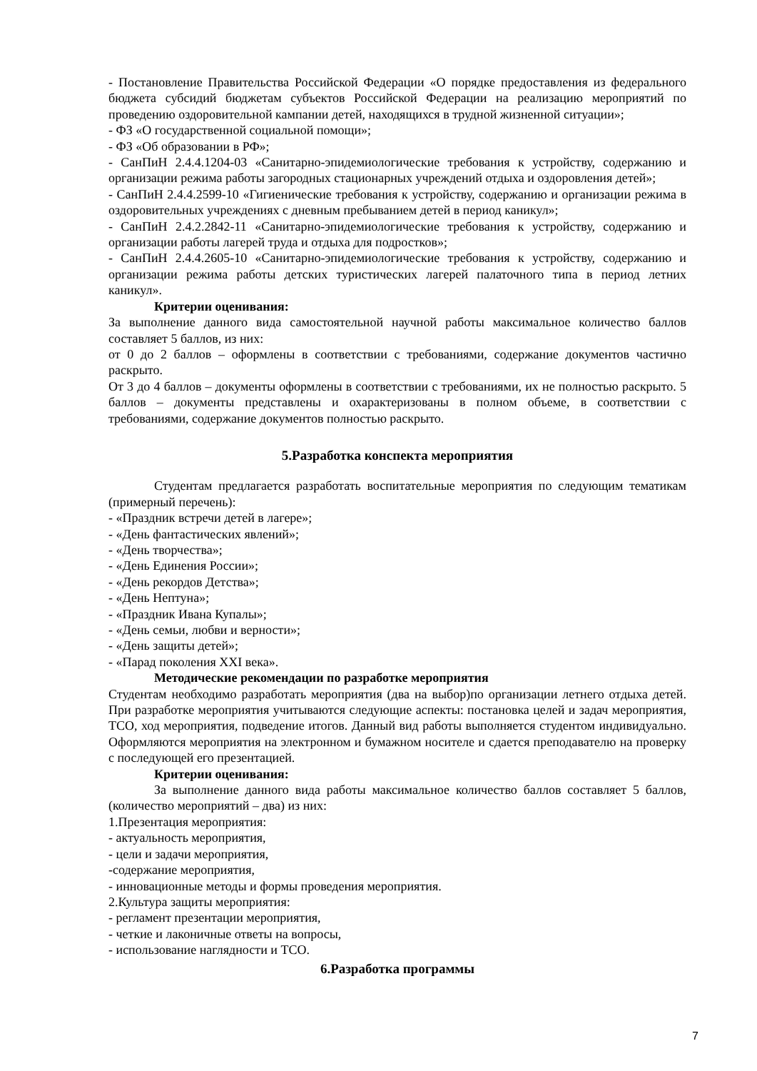- Постановление Правительства Российской Федерации «О порядке предоставления из федерального бюджета субсидий бюджетам субъектов Российской Федерации на реализацию мероприятий по проведению оздоровительной кампании детей, находящихся в трудной жизненной ситуации»;
- ФЗ «О государственной социальной помощи»;
- ФЗ «Об образовании в РФ»;
- СанПиН 2.4.4.1204-03 «Санитарно-эпидемиологические требования к устройству, содержанию и организации режима работы загородных стационарных учреждений отдыха и оздоровления детей»;
- СанПиН 2.4.4.2599-10 «Гигиенические требования к устройству, содержанию и организации режима в оздоровительных учреждениях с дневным пребыванием детей в период каникул»;
- СанПиН 2.4.2.2842-11 «Санитарно-эпидемиологические требования к устройству, содержанию и организации работы лагерей труда и отдыха для подростков»;
- СанПиН 2.4.4.2605-10 «Санитарно-эпидемиологические требования к устройству, содержанию и организации режима работы детских туристических лагерей палаточного типа в период летних каникул».
Критерии оценивания:
За выполнение данного вида самостоятельной научной работы максимальное количество баллов составляет 5 баллов, из них:
от 0 до 2 баллов – оформлены в соответствии с требованиями, содержание документов частично раскрыто.
От 3 до 4 баллов – документы оформлены в соответствии с требованиями, их не полностью раскрыто. 5 баллов – документы представлены и охарактеризованы в полном объеме, в соответствии с требованиями, содержание документов полностью раскрыто.
5.Разработка конспекта мероприятия
Студентам предлагается разработать воспитательные мероприятия по следующим тематикам (примерный перечень):
- «Праздник встречи детей в лагере»;
- «День фантастических явлений»;
- «День творчества»;
- «День Единения России»;
- «День рекордов Детства»;
- «День Нептуна»;
- «Праздник Ивана Купалы»;
- «День семьи, любви и верности»;
- «День защиты детей»;
- «Парад поколения XXI века».
Методические рекомендации по разработке мероприятия
Студентам необходимо разработать мероприятия (два на выбор)по организации летнего отдыха детей. При разработке мероприятия учитываются следующие аспекты: постановка целей и задач мероприятия, ТСО, ход мероприятия, подведение итогов. Данный вид работы выполняется студентом индивидуально. Оформляются мероприятия на электронном и бумажном носителе и сдается преподавателю на проверку с последующей его презентацией.
Критерии оценивания:
За выполнение данного вида работы максимальное количество баллов составляет 5 баллов, (количество мероприятий – два) из них:
1.Презентация мероприятия:
- актуальность мероприятия,
- цели и задачи мероприятия,
-содержание мероприятия,
- инновационные методы и формы проведения мероприятия.
2.Культура защиты мероприятия:
- регламент презентации мероприятия,
- четкие и лаконичные ответы на вопросы,
- использование наглядности и ТСО.
6.Разработка программы
7